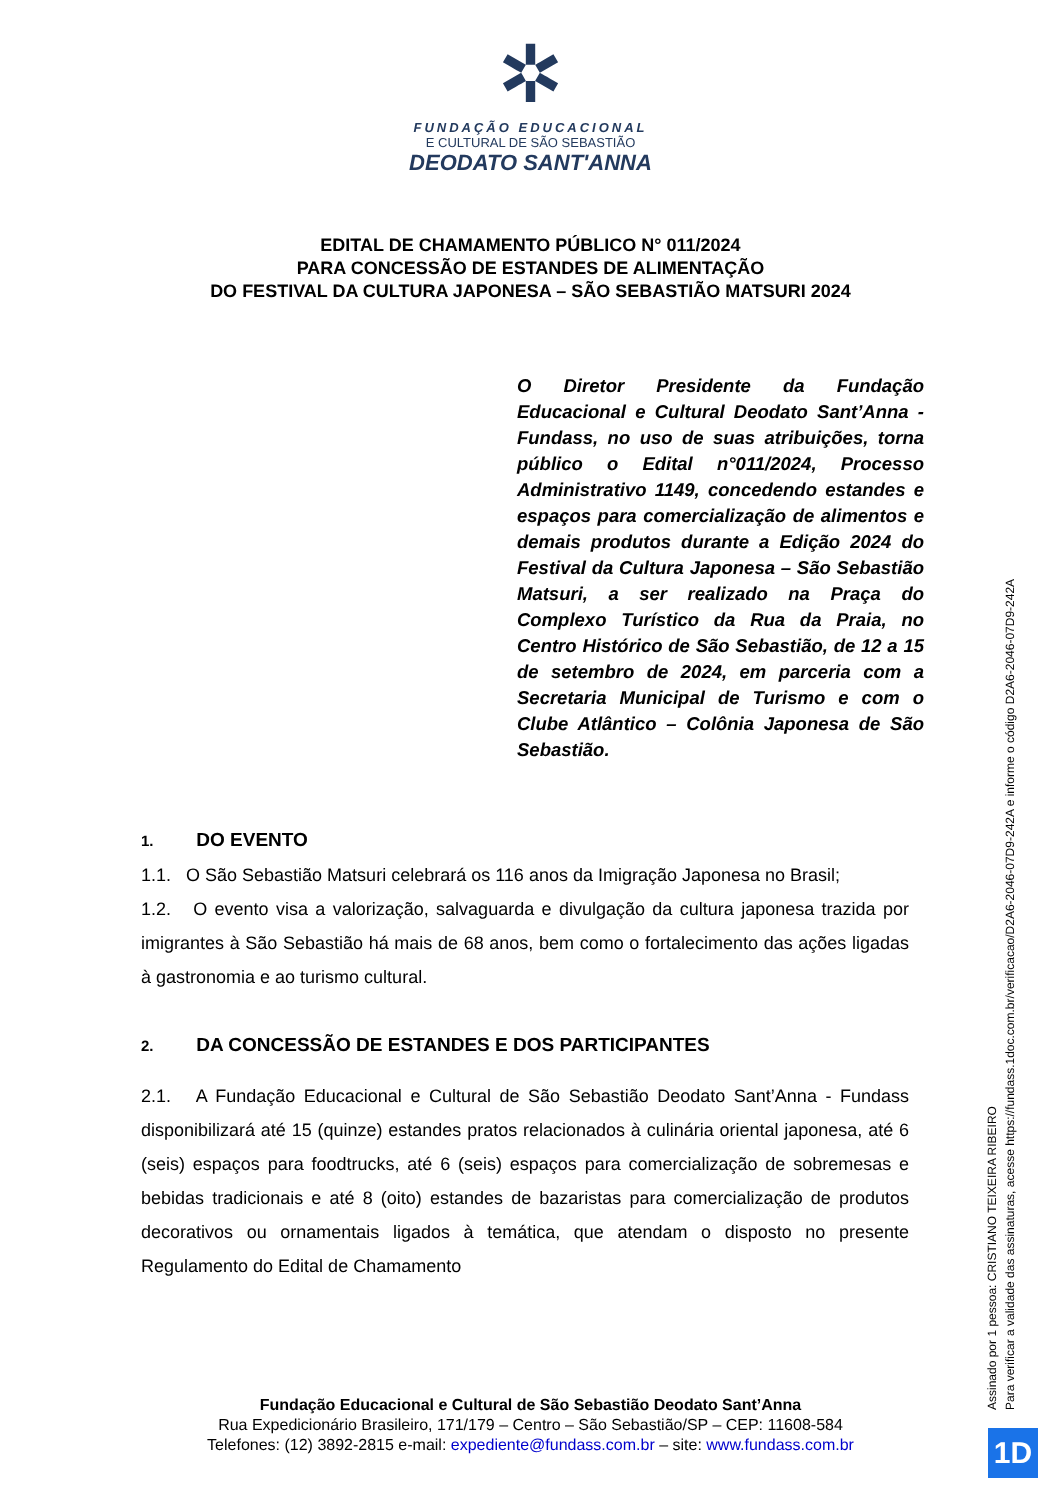✲
FUNDAÇÃO EDUCACIONAL
E CULTURAL DE SÃO SEBASTIÃO
DEODATO SANT'ANNA
EDITAL DE CHAMAMENTO PÚBLICO N° 011/2024
PARA CONCESSÃO DE ESTANDES DE ALIMENTAÇÃO
DO FESTIVAL DA CULTURA JAPONESA – SÃO SEBASTIÃO MATSURI 2024
O Diretor Presidente da Fundação Educacional e Cultural Deodato Sant’Anna - Fundass, no uso de suas atribuições, torna público o Edital n°011/2024, Processo Administrativo 1149, concedendo estandes e espaços para comercialização de alimentos e demais produtos durante a Edição 2024 do Festival da Cultura Japonesa – São Sebastião Matsuri, a ser realizado na Praça do Complexo Turístico da Rua da Praia, no Centro Histórico de São Sebastião, de 12 a 15 de setembro de 2024, em parceria com a Secretaria Municipal de Turismo e com o Clube Atlântico – Colônia Japonesa de São Sebastião.
1. DO EVENTO
1.1. O São Sebastião Matsuri celebrará os 116 anos da Imigração Japonesa no Brasil;
1.2. O evento visa a valorização, salvaguarda e divulgação da cultura japonesa trazida por imigrantes à São Sebastião há mais de 68 anos, bem como o fortalecimento das ações ligadas à gastronomia e ao turismo cultural.
2. DA CONCESSÃO DE ESTANDES E DOS PARTICIPANTES
2.1. A Fundação Educacional e Cultural de São Sebastião Deodato Sant’Anna - Fundass disponibilizará até 15 (quinze) estandes pratos relacionados à culinária oriental japonesa, até 6 (seis) espaços para foodtrucks, até 6 (seis) espaços para comercialização de sobremesas e bebidas tradicionais e até 8 (oito) estandes de bazaristas para comercialização de produtos decorativos ou ornamentais ligados à temática, que atendam o disposto no presente Regulamento do Edital de Chamamento
Fundação Educacional e Cultural de São Sebastião Deodato Sant’Anna
Rua Expedicionário Brasileiro, 171/179 – Centro – São Sebastião/SP – CEP: 11608-584
Telefones: (12) 3892-2815 e-mail: expediente@fundass.com.br – site: www.fundass.com.br
Assinado por 1 pessoa: CRISTIANO TEIXEIRA RIBEIRO
Para verificar a validade das assinaturas, acesse https://fundass.1doc.com.br/verificacao/D2A6-2046-07D9-242A e informe o código D2A6-2046-07D9-242A
1D